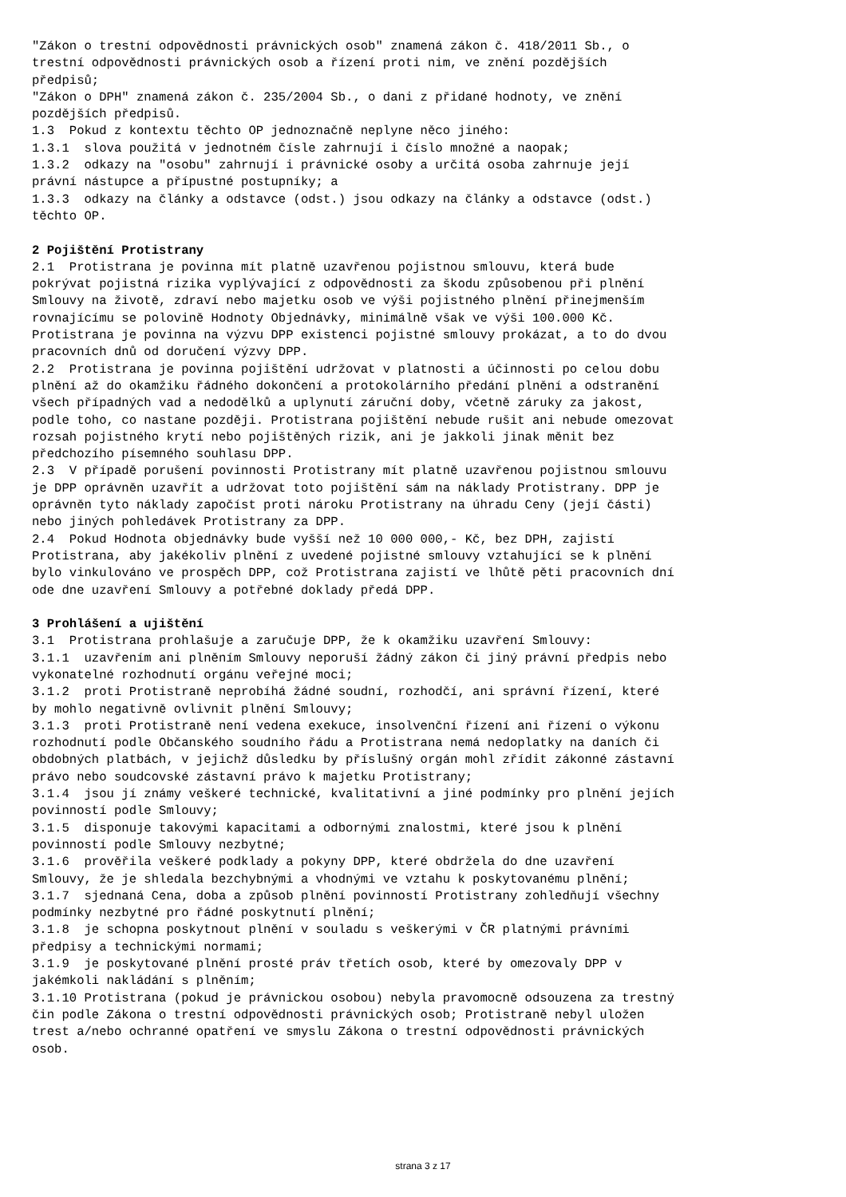"Zákon o trestní odpovědnosti právnických osob" znamená zákon č. 418/2011 Sb., o trestní odpovědnosti právnických osob a řízení proti nim, ve znění pozdějších předpisů; "Zákon o DPH" znamená zákon č. 235/2004 Sb., o dani z přidané hodnoty, ve znění pozdějších předpisů. 1.3 Pokud z kontextu těchto OP jednoznačně neplyne něco jiného: 1.3.1 slova použitá v jednotném čísle zahrnují i číslo množné a naopak; 1.3.2 odkazy na "osobu" zahrnují i právnické osoby a určitá osoba zahrnuje její právní nástupce a přípustné postupníky; a 1.3.3 odkazy na články a odstavce (odst.) jsou odkazy na články a odstavce (odst.) těchto OP. 2 Pojištění Protistrany 2.1 Protistrana je povinna mít platně uzavřenou pojistnou smlouvu, která bude pokrývat pojistná rizika vyplývající z odpovědnosti za škodu způsobenou při plnění Smlouvy na životě, zdraví nebo majetku osob ve výši pojistného plnění přinejmenším rovnajícímu se polovině Hodnoty Objednávky, minimálně však ve výši 100.000 Kč. Protistrana je povinna na výzvu DPP existenci pojistné smlouvy prokázat, a to do dvou pracovních dnů od doručení výzvy DPP. 2.2 Protistrana je povinna pojištění udržovat v platnosti a účinnosti po celou dobu plnění až do okamžiku řádného dokončení a protokolárního předání plnění a odstranění všech případných vad a nedodělků a uplynutí záruční doby, včetně záruky za jakost, podle toho, co nastane později. Protistrana pojištění nebude rušit ani nebude omezovat rozsah pojistného krytí nebo pojištěných rizik, ani je jakkoli jinak měnit bez předchozího písemného souhlasu DPP. 2.3 V případě porušení povinnosti Protistrany mít platně uzavřenou pojistnou smlouvu je DPP oprávněn uzavřít a udržovat toto pojištění sám na náklady Protistrany. DPP je oprávněn tyto náklady započíst proti nároku Protistrany na úhradu Ceny (její části) nebo jiných pohledávek Protistrany za DPP. 2.4 Pokud Hodnota objednávky bude vyšší než 10 000 000,- Kč, bez DPH, zajistí Protistrana, aby jakékoliv plnění z uvedené pojistné smlouvy vztahující se k plnění bylo vinkulováno ve prospěch DPP, což Protistrana zajistí ve lhůtě pěti pracovních dní ode dne uzavření Smlouvy a potřebné doklady předá DPP. 3 Prohlášení a ujištění 3.1 Protistrana prohlašuje a zaručuje DPP, že k okamžiku uzavření Smlouvy: 3.1.1 uzavřením ani plněním Smlouvy neporuší žádný zákon či jiný právní předpis nebo vykonatelné rozhodnutí orgánu veřejné moci; 3.1.2 proti Protistraně neprobíhá žádné soudní, rozhodčí, ani správní řízení, které by mohlo negativně ovlivnit plnění Smlouvy; 3.1.3 proti Protistraně není vedena exekuce, insolvenční řízení ani řízení o výkonu rozhodnutí podle Občanského soudního řádu a Protistrana nemá nedoplatky na daních či obdobných platbách, v jejichž důsledku by příslušný orgán mohl zřídit zákonné zástavní právo nebo soudcovské zástavní právo k majetku Protistrany; 3.1.4 jsou jí známy veškeré technické, kvalitativní a jiné podmínky pro plnění jejích povinností podle Smlouvy; 3.1.5 disponuje takovými kapacitami a odbornými znalostmi, které jsou k plnění povinností podle Smlouvy nezbytné; 3.1.6 prověřila veškeré podklady a pokyny DPP, které obdržela do dne uzavření Smlouvy, že je shledala bezchybnými a vhodnými ve vztahu k poskytovanému plnění; 3.1.7 sjednaná Cena, doba a způsob plnění povinností Protistrany zohledňují všechny podmínky nezbytné pro řádné poskytnutí plnění; 3.1.8 je schopna poskytnout plnění v souladu s veškerými v ČR platnými právními předpisy a technickými normami; 3.1.9 je poskytované plnění prosté práv třetích osob, které by omezovaly DPP v jakémkoli nakládání s plněním; 3.1.10 Protistrana (pokud je právnickou osobou) nebyla pravomocně odsouzena za trestný čin podle Zákona o trestní odpovědnosti právnických osob; Protistraně nebyl uložen trest a/nebo ochranné opatření ve smyslu Zákona o trestní odpovědnosti právnických osob.
strana 3 z 17